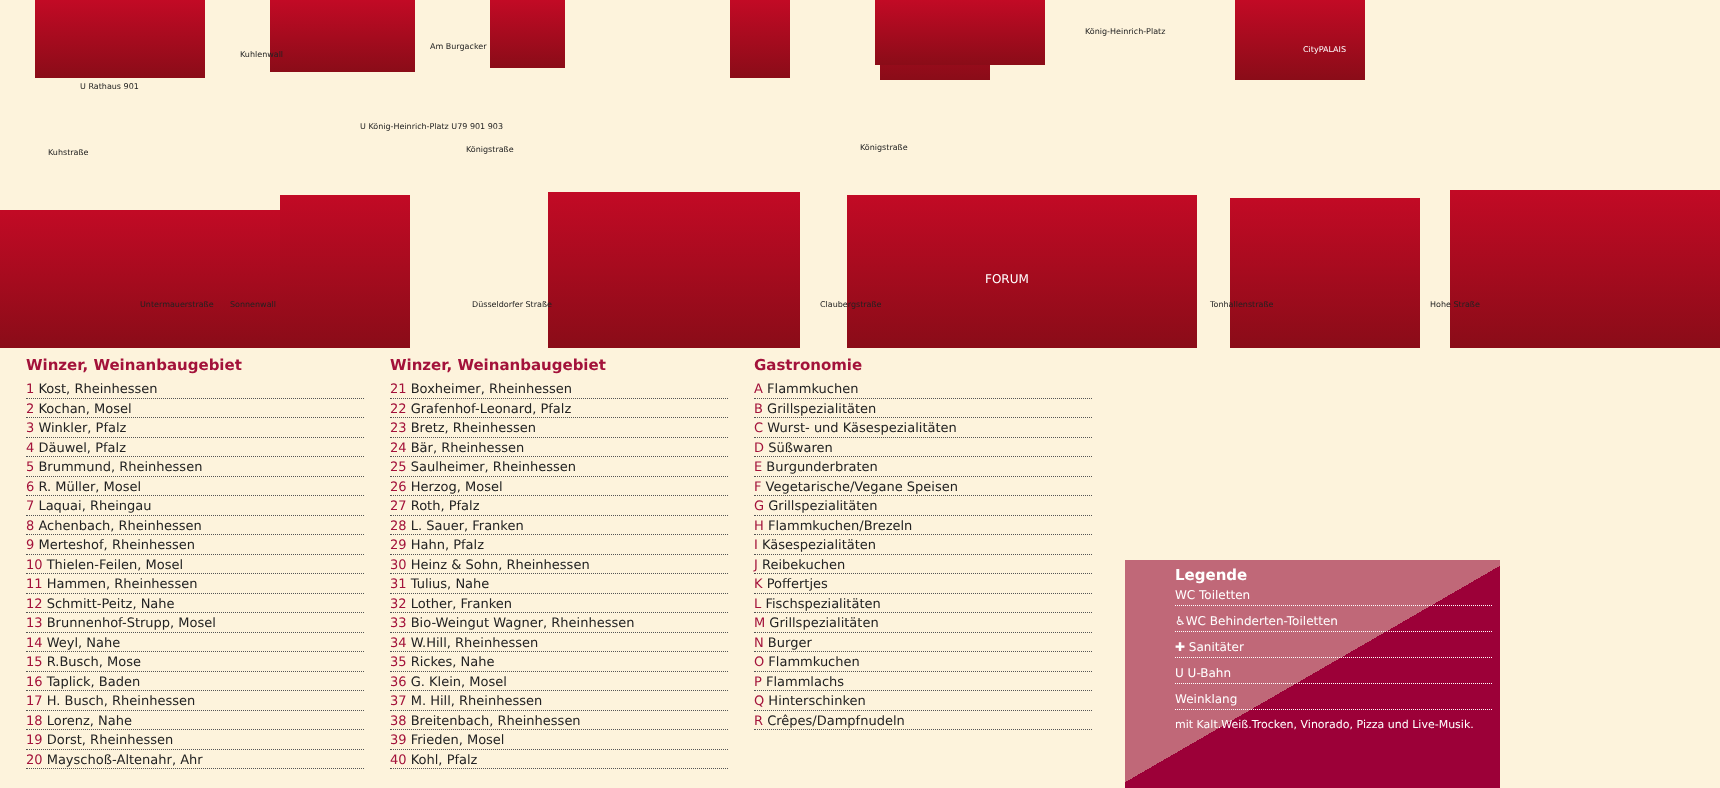Kuhstraße
Am Burgacker
Königstraße Königstraße
König-Heinrich-Platz
CityPALAIS
FORUM
Untermauerstraße Sonnenwall
Kuhlenwall
Düsseldorfer Straße Claubergstraße Tonhallenstraße Hohe Straße
U Rathaus 901
U König-Heinrich-Platz U79 901 903
Winzer, Weinanbaugebiet
1 Kost, Rheinhessen
2 Kochan, Mosel
3 Winkler, Pfalz
4 Däuwel, Pfalz
5 Brummund, Rheinhessen
6 R. Müller, Mosel
7 Laquai, Rheingau
8 Achenbach, Rheinhessen
9 Merteshof, Rheinhessen
10 Thielen-Feilen, Mosel
11 Hammen, Rheinhessen
12 Schmitt-Peitz, Nahe
13 Brunnenhof-Strupp, Mosel
14 Weyl, Nahe
15 R.Busch, Mose
16 Taplick, Baden
17 H. Busch, Rheinhessen
18 Lorenz, Nahe
19 Dorst, Rheinhessen
20 Mayschoß-Altenahr, Ahr
Winzer, Weinanbaugebiet
21 Boxheimer, Rheinhessen
22 Grafenhof-Leonard, Pfalz
23 Bretz, Rheinhessen
24 Bär, Rheinhessen
25 Saulheimer, Rheinhessen
26 Herzog, Mosel
27 Roth, Pfalz
28 L. Sauer, Franken
29 Hahn, Pfalz
30 Heinz & Sohn, Rheinhessen
31 Tulius, Nahe
32 Lother, Franken
33 Bio-Weingut Wagner, Rheinhessen
34 W.Hill, Rheinhessen
35 Rickes, Nahe
36 G. Klein, Mosel
37 M. Hill, Rheinhessen
38 Breitenbach, Rheinhessen
39 Frieden, Mosel
40 Kohl, Pfalz
Gastronomie
A Flammkuchen
B Grillspezialitäten
C Wurst- und Käsespezialitäten
D Süßwaren
E Burgunderbraten
F Vegetarische/Vegane Speisen
G Grillspezialitäten
H Flammkuchen/Brezeln
I Käsespezialitäten
J Reibekuchen
K Poffertjes
L Fischspezialitäten
M Grillspezialitäten
N Burger
O Flammkuchen
P Flammlachs
Q Hinterschinken
R Crêpes/Dampfnudeln
Legende
WC Toiletten
♿WC Behinderten-Toiletten
✚ Sanitäter
U U-Bahn
Weinklang
mit Kalt.Weiß.Trocken, Vinorado, Pizza und Live-Musik.